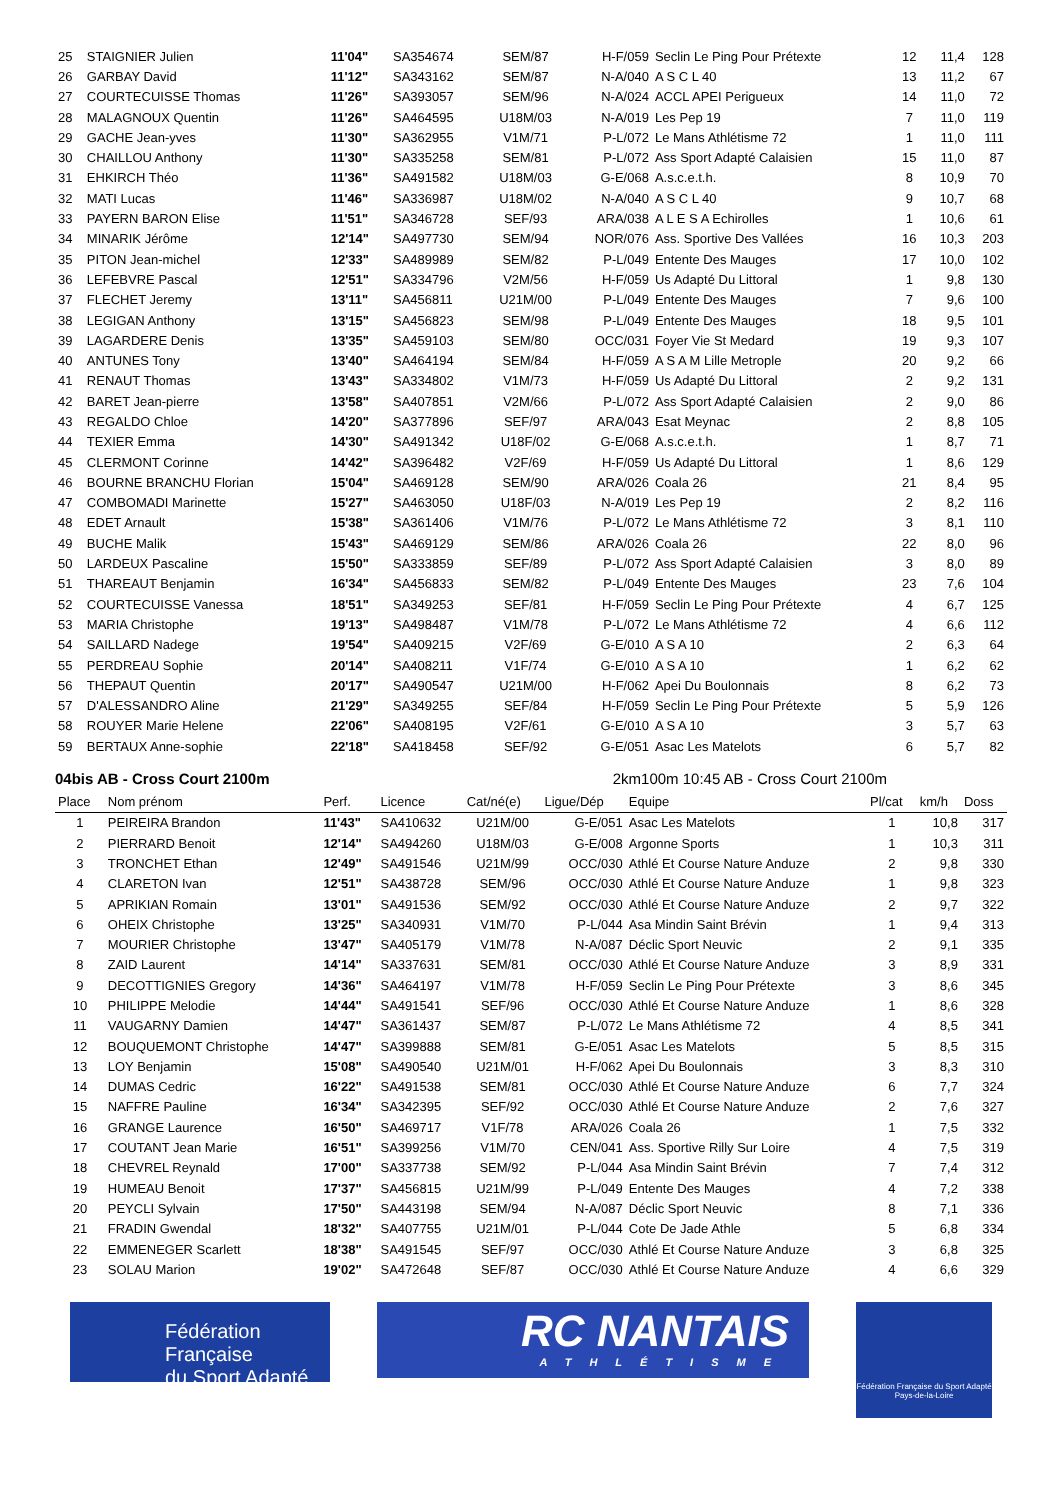| 25 | STAIGNIER Julien | 11'04" | SA354674 | SEM/87 | H-F/059 | Seclin Le Ping Pour Prétexte | 12 | 11,4 | 128 |
| 26 | GARBAY David | 11'12" | SA343162 | SEM/87 | N-A/040 | A S C L 40 | 13 | 11,2 | 67 |
| 27 | COURTECUISSE Thomas | 11'26" | SA393057 | SEM/96 | N-A/024 | ACCL APEI Perigueux | 14 | 11,0 | 72 |
| 28 | MALAGNOUX Quentin | 11'26" | SA464595 | U18M/03 | N-A/019 | Les Pep 19 | 7 | 11,0 | 119 |
| 29 | GACHE Jean-yves | 11'30" | SA362955 | V1M/71 | P-L/072 | Le Mans Athlétisme 72 | 1 | 11,0 | 111 |
| 30 | CHAILLOU Anthony | 11'30" | SA335258 | SEM/81 | P-L/072 | Ass Sport Adapté Calaisien | 15 | 11,0 | 87 |
| 31 | EHKIRCH Théo | 11'36" | SA491582 | U18M/03 | G-E/068 | A.s.c.e.t.h. | 8 | 10,9 | 70 |
| 32 | MATI Lucas | 11'46" | SA336987 | U18M/02 | N-A/040 | A S C L 40 | 9 | 10,7 | 68 |
| 33 | PAYERN BARON Elise | 11'51" | SA346728 | SEF/93 | ARA/038 | A L E S A Echirolles | 1 | 10,6 | 61 |
| 34 | MINARIK Jérôme | 12'14" | SA497730 | SEM/94 | NOR/076 | Ass. Sportive Des Vallées | 16 | 10,3 | 203 |
| 35 | PITON Jean-michel | 12'33" | SA489989 | SEM/82 | P-L/049 | Entente Des Mauges | 17 | 10,0 | 102 |
| 36 | LEFEBVRE Pascal | 12'51" | SA334796 | V2M/56 | H-F/059 | Us Adapté Du Littoral | 1 | 9,8 | 130 |
| 37 | FLECHET Jeremy | 13'11" | SA456811 | U21M/00 | P-L/049 | Entente Des Mauges | 7 | 9,6 | 100 |
| 38 | LEGIGAN Anthony | 13'15" | SA456823 | SEM/98 | P-L/049 | Entente Des Mauges | 18 | 9,5 | 101 |
| 39 | LAGARDERE Denis | 13'35" | SA459103 | SEM/80 | OCC/031 | Foyer Vie St Medard | 19 | 9,3 | 107 |
| 40 | ANTUNES Tony | 13'40" | SA464194 | SEM/84 | H-F/059 | A S A M Lille Metrople | 20 | 9,2 | 66 |
| 41 | RENAUT Thomas | 13'43" | SA334802 | V1M/73 | H-F/059 | Us Adapté Du Littoral | 2 | 9,2 | 131 |
| 42 | BARET Jean-pierre | 13'58" | SA407851 | V2M/66 | P-L/072 | Ass Sport Adapté Calaisien | 2 | 9,0 | 86 |
| 43 | REGALDO Chloe | 14'20" | SA377896 | SEF/97 | ARA/043 | Esat Meynac | 2 | 8,8 | 105 |
| 44 | TEXIER Emma | 14'30" | SA491342 | U18F/02 | G-E/068 | A.s.c.e.t.h. | 1 | 8,7 | 71 |
| 45 | CLERMONT Corinne | 14'42" | SA396482 | V2F/69 | H-F/059 | Us Adapté Du Littoral | 1 | 8,6 | 129 |
| 46 | BOURNE BRANCHU Florian | 15'04" | SA469128 | SEM/90 | ARA/026 | Coala 26 | 21 | 8,4 | 95 |
| 47 | COMBOMADI Marinette | 15'27" | SA463050 | U18F/03 | N-A/019 | Les Pep 19 | 2 | 8,2 | 116 |
| 48 | EDET Arnault | 15'38" | SA361406 | V1M/76 | P-L/072 | Le Mans Athlétisme 72 | 3 | 8,1 | 110 |
| 49 | BUCHE Malik | 15'43" | SA469129 | SEM/86 | ARA/026 | Coala 26 | 22 | 8,0 | 96 |
| 50 | LARDEUX Pascaline | 15'50" | SA333859 | SEF/89 | P-L/072 | Ass Sport Adapté Calaisien | 3 | 8,0 | 89 |
| 51 | THAREAUT Benjamin | 16'34" | SA456833 | SEM/82 | P-L/049 | Entente Des Mauges | 23 | 7,6 | 104 |
| 52 | COURTECUISSE Vanessa | 18'51" | SA349253 | SEF/81 | H-F/059 | Seclin Le Ping Pour Prétexte | 4 | 6,7 | 125 |
| 53 | MARIA Christophe | 19'13" | SA498487 | V1M/78 | P-L/072 | Le Mans Athlétisme 72 | 4 | 6,6 | 112 |
| 54 | SAILLARD Nadege | 19'54" | SA409215 | V2F/69 | G-E/010 | A S A 10 | 2 | 6,3 | 64 |
| 55 | PERDREAU Sophie | 20'14" | SA408211 | V1F/74 | G-E/010 | A S A 10 | 1 | 6,2 | 62 |
| 56 | THEPAUT Quentin | 20'17" | SA490547 | U21M/00 | H-F/062 | Apei Du Boulonnais | 8 | 6,2 | 73 |
| 57 | D'ALESSANDRO Aline | 21'29" | SA349255 | SEF/84 | H-F/059 | Seclin Le Ping Pour Prétexte | 5 | 5,9 | 126 |
| 58 | ROUYER Marie Helene | 22'06" | SA408195 | V2F/61 | G-E/010 | A S A 10 | 3 | 5,7 | 63 |
| 59 | BERTAUX Anne-sophie | 22'18" | SA418458 | SEF/92 | G-E/051 | Asac Les Matelots | 6 | 5,7 | 82 |
04bis AB - Cross Court 2100m 2km100m 10:45 AB - Cross Court 2100m
| Place | Nom prénom | Perf. | Licence | Cat/né(e) | Ligue/Dép | Equipe | Pl/cat | km/h | Doss |
| --- | --- | --- | --- | --- | --- | --- | --- | --- | --- |
| 1 | PEIREIRA Brandon | 11'43" | SA410632 | U21M/00 | G-E/051 | Asac Les Matelots | 1 | 10,8 | 317 |
| 2 | PIERRARD Benoit | 12'14" | SA494260 | U18M/03 | G-E/008 | Argonne Sports | 1 | 10,3 | 311 |
| 3 | TRONCHET Ethan | 12'49" | SA491546 | U21M/99 | OCC/030 | Athlé Et Course Nature Anduze | 2 | 9,8 | 330 |
| 4 | CLARETON Ivan | 12'51" | SA438728 | SEM/96 | OCC/030 | Athlé Et Course Nature Anduze | 1 | 9,8 | 323 |
| 5 | APRIKIAN Romain | 13'01" | SA491536 | SEM/92 | OCC/030 | Athlé Et Course Nature Anduze | 2 | 9,7 | 322 |
| 6 | OHEIX Christophe | 13'25" | SA340931 | V1M/70 | P-L/044 | Asa Mindin Saint Brévin | 1 | 9,4 | 313 |
| 7 | MOURIER Christophe | 13'47" | SA405179 | V1M/78 | N-A/087 | Déclic Sport Neuvic | 2 | 9,1 | 335 |
| 8 | ZAID Laurent | 14'14" | SA337631 | SEM/81 | OCC/030 | Athlé Et Course Nature Anduze | 3 | 8,9 | 331 |
| 9 | DECOTTIGNIES Gregory | 14'36" | SA464197 | V1M/78 | H-F/059 | Seclin Le Ping Pour Prétexte | 3 | 8,6 | 345 |
| 10 | PHILIPPE Melodie | 14'44" | SA491541 | SEF/96 | OCC/030 | Athlé Et Course Nature Anduze | 1 | 8,6 | 328 |
| 11 | VAUGARNY Damien | 14'47" | SA361437 | SEM/87 | P-L/072 | Le Mans Athlétisme 72 | 4 | 8,5 | 341 |
| 12 | BOUQUEMONT Christophe | 14'47" | SA399888 | SEM/81 | G-E/051 | Asac Les Matelots | 5 | 8,5 | 315 |
| 13 | LOY Benjamin | 15'08" | SA490540 | U21M/01 | H-F/062 | Apei Du Boulonnais | 3 | 8,3 | 310 |
| 14 | DUMAS Cedric | 16'22" | SA491538 | SEM/81 | OCC/030 | Athlé Et Course Nature Anduze | 6 | 7,7 | 324 |
| 15 | NAFFRE Pauline | 16'34" | SA342395 | SEF/92 | OCC/030 | Athlé Et Course Nature Anduze | 2 | 7,6 | 327 |
| 16 | GRANGE Laurence | 16'50" | SA469717 | V1F/78 | ARA/026 | Coala 26 | 1 | 7,5 | 332 |
| 17 | COUTANT Jean Marie | 16'51" | SA399256 | V1M/70 | CEN/041 | Ass. Sportive Rilly Sur Loire | 4 | 7,5 | 319 |
| 18 | CHEVREL Reynald | 17'00" | SA337738 | SEM/92 | P-L/044 | Asa Mindin Saint Brévin | 7 | 7,4 | 312 |
| 19 | HUMEAU Benoit | 17'37" | SA456815 | U21M/99 | P-L/049 | Entente Des Mauges | 4 | 7,2 | 338 |
| 20 | PEYCLI Sylvain | 17'50" | SA443198 | SEM/94 | N-A/087 | Déclic Sport Neuvic | 8 | 7,1 | 336 |
| 21 | FRADIN Gwendal | 18'32" | SA407755 | U21M/01 | P-L/044 | Cote De Jade Athle | 5 | 6,8 | 334 |
| 22 | EMMENEGER Scarlett | 18'38" | SA491545 | SEF/97 | OCC/030 | Athlé Et Course Nature Anduze | 3 | 6,8 | 325 |
| 23 | SOLAU Marion | 19'02" | SA472648 | SEF/87 | OCC/030 | Athlé Et Course Nature Anduze | 4 | 6,6 | 329 |
Fédération Française
du Sport Adapté
RC NANTAIS
ATHLÉTISME
Fédération Française du Sport Adapté
Pays-de-la-Loire